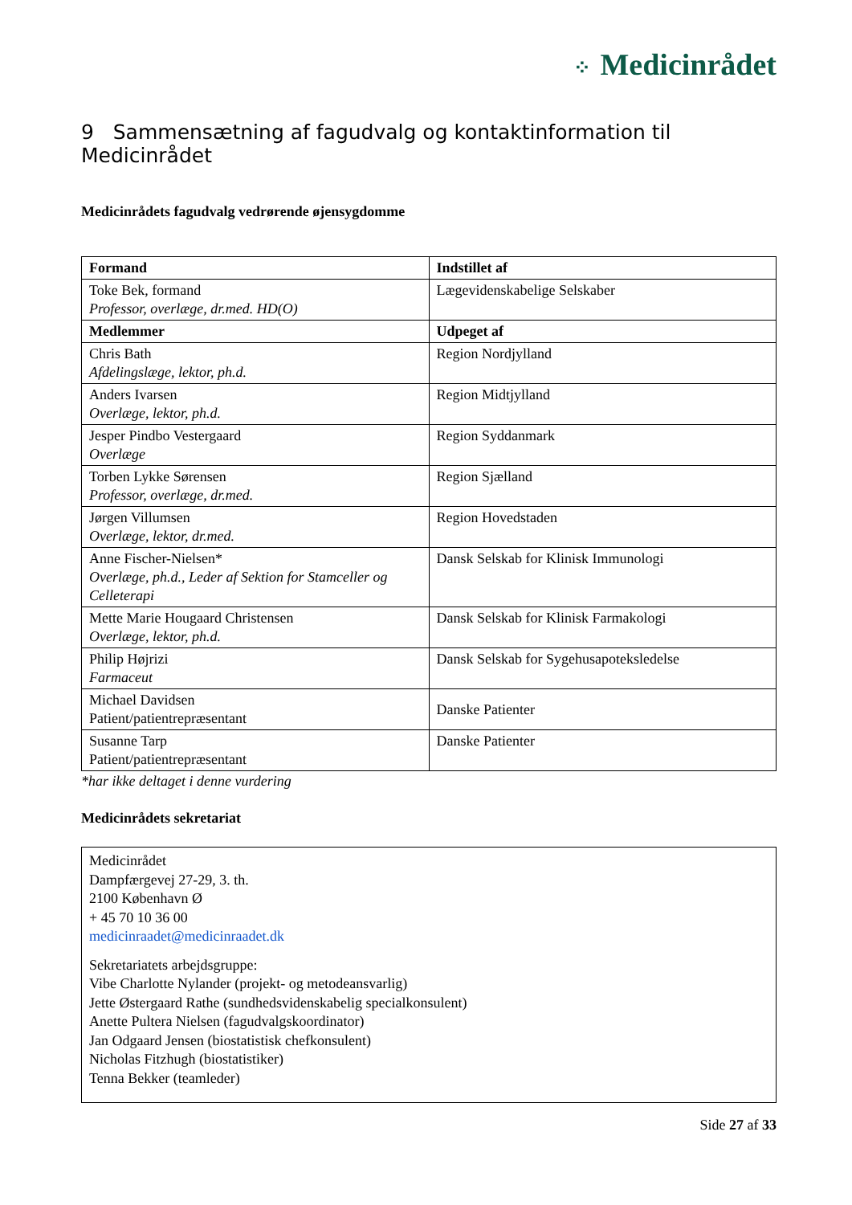⁘ Medicinrådet
9 Sammensætning af fagudvalg og kontaktinformation til Medicinrådet
Medicinrådets fagudvalg vedrørende øjensygdomme
| Formand | Indstillet af |
| --- | --- |
| Toke Bek, formand Professor, overlæge, dr.med. HD(O) | Lægevidenskabelige Selskaber |
| Medlemmer | Udpeget af |
| Chris Bath Afdelingslæge, lektor, ph.d. | Region Nordjylland |
| Anders Ivarsen Overlæge, lektor, ph.d. | Region Midtjylland |
| Jesper Pindbo Vestergaard Overlæge | Region Syddanmark |
| Torben Lykke Sørensen Professor, overlæge, dr.med. | Region Sjælland |
| Jørgen Villumsen Overlæge, lektor, dr.med. | Region Hovedstaden |
| Anne Fischer-Nielsen* Overlæge, ph.d., Leder af Sektion for Stamceller og Celleterapi | Dansk Selskab for Klinisk Immunologi |
| Mette Marie Hougaard Christensen Overlæge, lektor, ph.d. | Dansk Selskab for Klinisk Farmakologi |
| Philip Højrizi Farmaceut | Dansk Selskab for Sygehusapoteksledelse |
| Michael Davidsen Patient/patientrepræsentant | Danske Patienter |
| Susanne Tarp Patient/patientrepræsentant | Danske Patienter |
*har ikke deltaget i denne vurdering
Medicinrådets sekretariat
Medicinrådet
Dampfærgevej 27-29, 3. th.
2100 København Ø
+ 45 70 10 36 00
medicinraadet@medicinraadet.dk
Sekretariatets arbejdsgruppe:
Vibe Charlotte Nylander (projekt- og metodeansvarlig)
Jette Østergaard Rathe (sundhedsvidenskabelig specialkonsulent)
Anette Pultera Nielsen (fagudvalgskoordinator)
Jan Odgaard Jensen (biostatistisk chefkonsulent)
Nicholas Fitzhugh (biostatistiker)
Tenna Bekker (teamleder)
Side 27 af 33